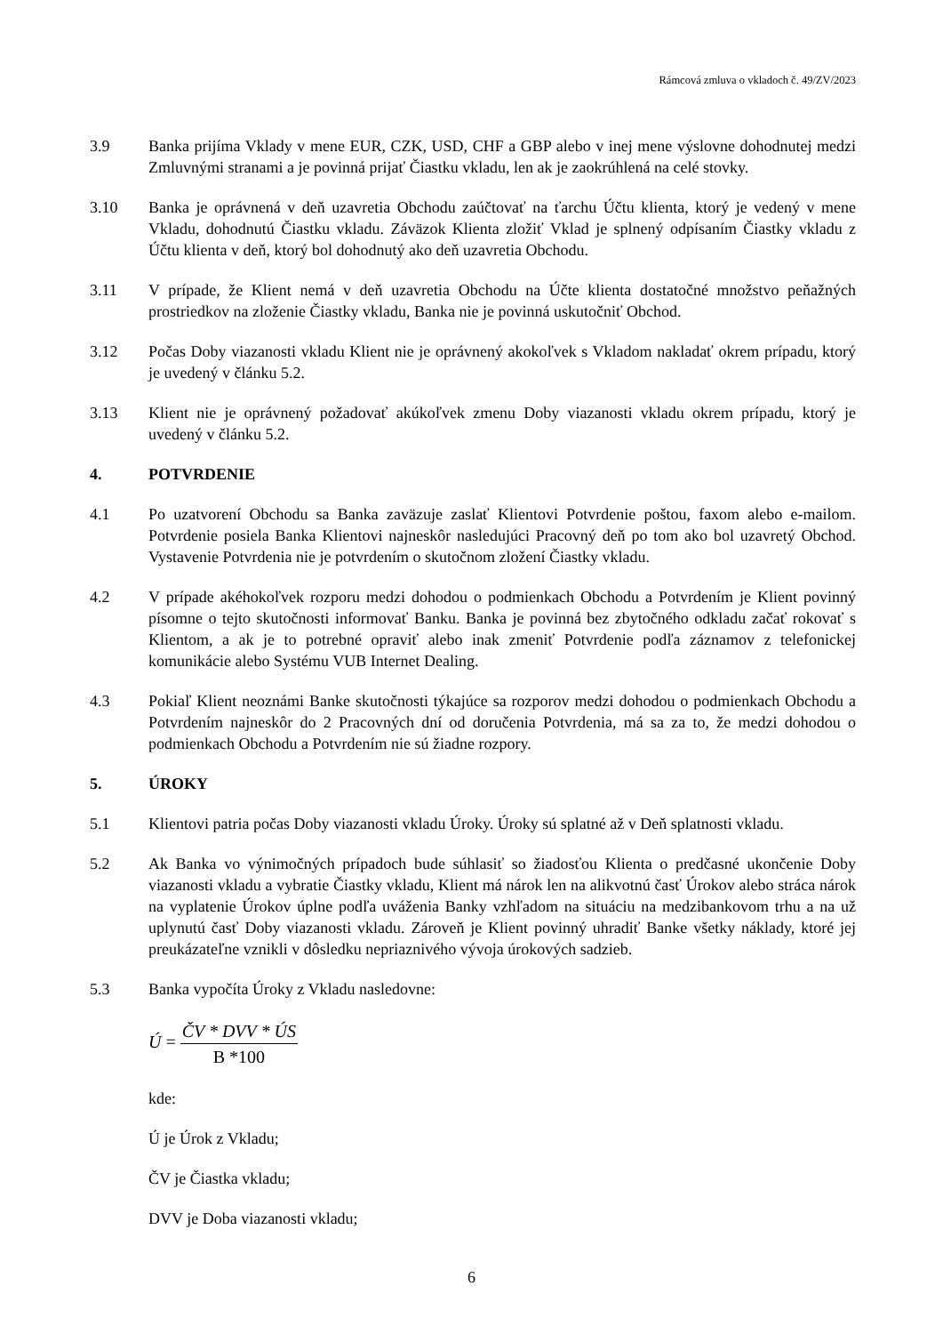Rámcová zmluva o vkladoch č. 49/ZV/2023
3.9 Banka prijíma Vklady v mene EUR, CZK, USD, CHF a GBP alebo v inej mene výslovne dohodnutej medzi Zmluvnými stranami a je povinná prijať Čiastku vkladu, len ak je zaokrúhlená na celé stovky.
3.10 Banka je oprávnená v deň uzavretia Obchodu zaúčtovať na ťarchu Účtu klienta, ktorý je vedený v mene Vkladu, dohodnutú Čiastku vkladu. Záväzok Klienta zložiť Vklad je splnený odpísaním Čiastky vkladu z Účtu klienta v deň, ktorý bol dohodnutý ako deň uzavretia Obchodu.
3.11 V prípade, že Klient nemá v deň uzavretia Obchodu na Účte klienta dostatočné množstvo peňažných prostriedkov na zloženie Čiastky vkladu, Banka nie je povinná uskutočniť Obchod.
3.12 Počas Doby viazanosti vkladu Klient nie je oprávnený akokoľvek s Vkladom nakladať okrem prípadu, ktorý je uvedený v článku 5.2.
3.13 Klient nie je oprávnený požadovať akúkoľvek zmenu Doby viazanosti vkladu okrem prípadu, ktorý je uvedený v článku 5.2.
4. POTVRDENIE
4.1 Po uzatvorení Obchodu sa Banka zaväzuje zaslať Klientovi Potvrdenie poštou, faxom alebo e-mailom. Potvrdenie posiela Banka Klientovi najneskôr nasledujúci Pracovný deň po tom ako bol uzavretý Obchod. Vystavenie Potvrdenia nie je potvrdením o skutočnom zložení Čiastky vkladu.
4.2 V prípade akéhokoľvek rozporu medzi dohodou o podmienkach Obchodu a Potvrdením je Klient povinný písomne o tejto skutočnosti informovať Banku. Banka je povinná bez zbytočného odkladu začať rokovať s Klientom, a ak je to potrebné opraviť alebo inak zmeniť Potvrdenie podľa záznamov z telefonickej komunikácie alebo Systému VUB Internet Dealing.
4.3 Pokiaľ Klient neoznámi Banke skutočnosti týkajúce sa rozporov medzi dohodou o podmienkach Obchodu a Potvrdením najneskôr do 2 Pracovných dní od doručenia Potvrdenia, má sa za to, že medzi dohodou o podmienkach Obchodu a Potvrdením nie sú žiadne rozpory.
5. ÚROKY
5.1 Klientovi patria počas Doby viazanosti vkladu Úroky. Úroky sú splatné až v Deň splatnosti vkladu.
5.2 Ak Banka vo výnimočných prípadoch bude súhlasiť so žiadosťou Klienta o predčasné ukončenie Doby viazanosti vkladu a vybratie Čiastky vkladu, Klient má nárok len na alikvotnú časť Úrokov alebo stráca nárok na vyplatenie Úrokov úplne podľa uváženia Banky vzhľadom na situáciu na medzibankovom trhu a na už uplynutú časť Doby viazanosti vkladu. Zároveň je Klient povinný uhradiť Banke všetky náklady, ktoré jej preukázateľne vznikli v dôsledku nepriaznivého vývoja úrokových sadzieb.
5.3 Banka vypočíta Úroky z Vkladu nasledovne:
Ú = ČV * DVV * ÚS B *100
kde:
Ú je Úrok z Vkladu;
ČV je Čiastka vkladu;
DVV je Doba viazanosti vkladu;
6